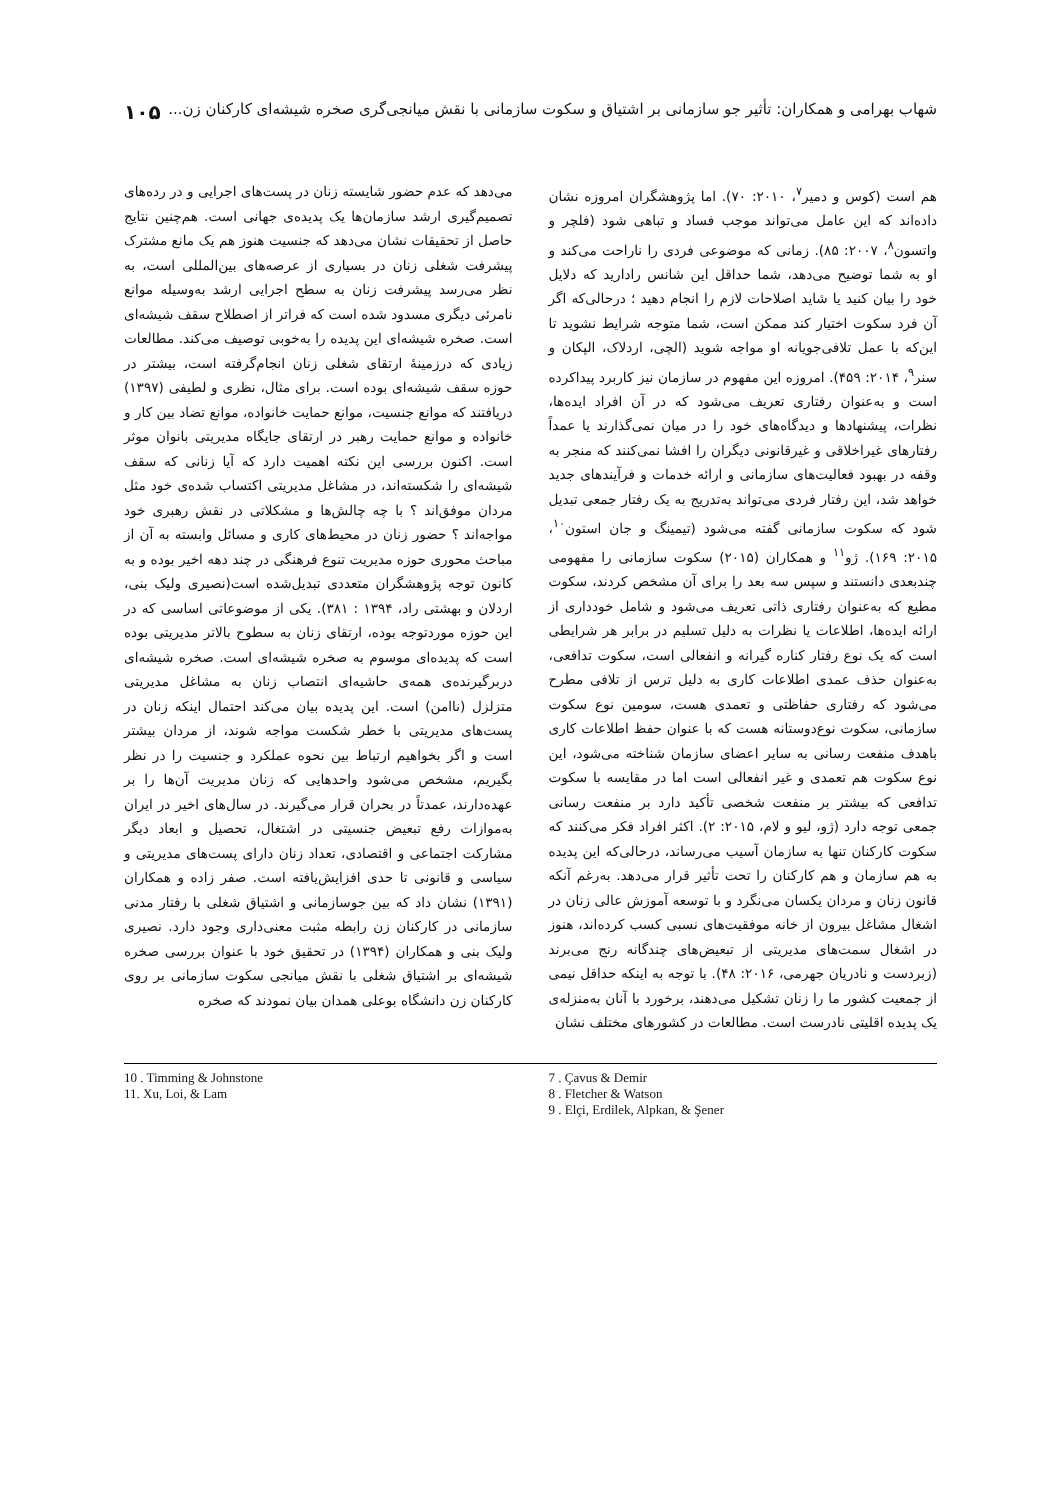شهاب بهرامی و همکاران: تأثیر جو سازمانی بر اشتیاق و سکوت سازمانی با نقش میانجی‌گری صخره شیشه‌ای کارکنان زن... ۱۰۵
هم است (کوس و دمیر<sup>۷</sup>، ۲۰۱۰: ۷۰). اما پژوهشگران امروزه نشان داده‌اند که این عامل می‌تواند موجب فساد و تباهی شود (فلچر و واتسون<sup>۸</sup>، ۲۰۰۷: ۸۵). زمانی که موضوعی فردی را ناراحت می‌کند و او به شما توضیح می‌دهد، شما حداقل این شانس رادارید که دلایل خود را بیان کنید یا شاید اصلاحات لازم را انجام دهید ؛ درحالی‌که اگر آن فرد سکوت اختیار کند ممکن است، شما متوجه شرایط نشوید تا این‌که با عمل تلافی‌جویانه او مواجه شوید (الچی، اردلاک، الپکان و سنر<sup>۹</sup>، ۲۰۱۴: ۴۵۹). امروزه این مفهوم در سازمان نیز کاربرد پیداکرده است و به‌عنوان رفتاری تعریف می‌شود که در آن افراد ایده‌ها، نظرات، پیشنهادها و دیدگاه‌های خود را در میان نمی‌گذارند یا عمداً رفتارهای غیراخلاقی و غیرقانونی دیگران را افشا نمی‌کنند که منجر به وقفه در بهبود فعالیت‌های سازمانی و ارائه خدمات و فرآیندهای جدید خواهد شد، این رفتار فردی می‌تواند به‌تدریج به یک رفتار جمعی تبدیل شود که سکوت سازمانی گفته می‌شود (تیمینگ و جان استون<sup>۱۰</sup>، ۲۰۱۵: ۱۶۹). ژو<sup>۱۱</sup> و همکاران (۲۰۱۵) سکوت سازمانی را مفهومی چندبعدی دانستند و سپس سه بعد را برای آن مشخص کردند، سکوت مطیع که به‌عنوان رفتاری ذاتی تعریف می‌شود و شامل خودداری از ارائه ایده‌ها، اطلاعات یا نظرات به دلیل تسلیم در برابر هر شرایطی است که یک نوع رفتار کناره گیرانه و انفعالی است، سکوت تدافعی، به‌عنوان حذف عمدی اطلاعات کاری به دلیل ترس از تلافی مطرح می‌شود که رفتاری حفاظتی و تعمدی هست، سومین نوع سکوت سازمانی، سکوت نوع‌دوستانه هست که با عنوان حفظ اطلاعات کاری باهدف منفعت رسانی به سایر اعضای سازمان شناخته می‌شود، این نوع سکوت هم تعمدی و غیر انفعالی است اما در مقایسه با سکوت تدافعی که بیشتر بر منفعت شخصی تأکید دارد بر منفعت رسانی جمعی توجه دارد (ژو، لیو و لام، ۲۰۱۵: ۲). اکثر افراد فکر می‌کنند که سکوت کارکنان تنها به سازمان آسیب می‌رساند، درحالی‌که این پدیده به هم سازمان و هم کارکنان را تحت تأثیر قرار می‌دهد. به‌رغم آنکه قانون زنان و مردان یکسان می‌نگرد و با توسعه آموزش عالی زنان در اشغال مشاغل بیرون از خانه موفقیت‌های نسبی کسب کرده‌اند، هنوز در اشغال سمت‌های مدیریتی از تبعیض‌های چندگانه رنج می‌برند (زبردست و نادریان جهرمی، ۲۰۱۶: ۴۸). با توجه به اینکه حداقل نیمی از جمعیت کشور ما را زنان تشکیل می‌دهند، برخورد با آنان به‌منزله‌ی یک پدیده اقلیتی نادرست است. مطالعات در کشورهای مختلف نشان
می‌دهد که عدم حضور شایسته زنان در پست‌های اجرایی و در رده‌های تصمیم‌گیری ارشد سازمان‌ها یک پدیده‌ی جهانی است. هم‌چنین نتایج حاصل از تحقیقات نشان می‌دهد که جنسیت هنوز هم یک مانع مشترک پیشرفت شغلی زنان در بسیاری از عرصه‌های بین‌المللی است، به نظر می‌رسد پیشرفت زنان به سطح اجرایی ارشد به‌وسیله موانع نامرئی دیگری مسدود شده است که فراتر از اصطلاح سقف شیشه‌ای است. صخره شیشه‌ای این پدیده را به‌خوبی توصیف می‌کند. مطالعات زیادی که درزمینه‌ٔ ارتقای شغلی زنان انجام‌گرفته است، بیشتر در حوزه سقف شیشه‌ای بوده است. برای مثال، نظری و لطیفی (۱۳۹۷) دریافتند که موانع جنسیت، موانع حمایت خانواده، موانع تضاد بین کار و خانواده و موانع حمایت رهبر در ارتقای جایگاه مدیریتی بانوان موثر است. اکنون بررسی این نکته اهمیت دارد که آیا زنانی که سقف شیشه‌ای را شکسته‌اند، در مشاغل مدیریتی اکتساب شده‌ی خود مثل مردان موفق‌اند ؟ با چه چالش‌ها و مشکلاتی در نقش رهبری خود مواجه‌اند ؟ حضور زنان در محیط‌های کاری و مسائل وابسته به آن از مباحث محوری حوزه مدیریت تنوع فرهنگی در چند دهه اخیر بوده و به کانون توجه پژوهشگران متعددی تبدیل‌شده است(نصیری ولیک بنی، اردلان و بهشتی راد، ۱۳۹۴ : ۳۸۱). یکی از موضوعاتی اساسی که در این حوزه موردتوجه بوده، ارتقای زنان به سطوح بالاتر مدیریتی بوده است که پدیده‌ای موسوم به صخره شیشه‌ای است. صخره شیشه‌ای دربرگیرنده‌ی همه‌ی حاشیه‌ای انتصاب زنان به مشاغل مدیریتی متزلزل (ناامن) است. این پدیده بیان می‌کند احتمال اینکه زنان در پست‌های مدیریتی با خطر شکست مواجه شوند، از مردان بیشتر است و اگر بخواهیم ارتباط بین نحوه عملکرد و جنسیت را در نظر بگیریم، مشخص می‌شود واحدهایی که زنان مدیریت آن‌ها را بر عهده‌دارند، عمدتاً در بحران قرار می‌گیرند. در سال‌های اخیر در ایران به‌موازات رفع تبعیض جنسیتی در اشتغال، تحصیل و ابعاد دیگر مشارکت اجتماعی و اقتصادی، تعداد زنان دارای پست‌های مدیریتی و سیاسی و قانونی تا حدی افزایش‌یافته است. صفر زاده و همکاران (۱۳۹۱) نشان داد که بین جوسازمانی و اشتیاق شغلی با رفتار مدنی سازمانی در کارکنان زن رابطه مثبت معنی‌داری وجود دارد. نصیری ولیک بنی و همکاران (۱۳۹۴) در تحقیق خود با عنوان بررسی صخره شیشه‌ای بر اشتیاق شغلی با نقش میانجی سکوت سازمانی بر روی کارکنان زن دانشگاه بوعلی همدان بیان نمودند که صخره
7 . Çavus & Demir
8 . Fletcher & Watson
9 . Elçi, Erdilek, Alpkan, & Şener
10 . Timming & Johnstone
11. Xu, Loi, & Lam